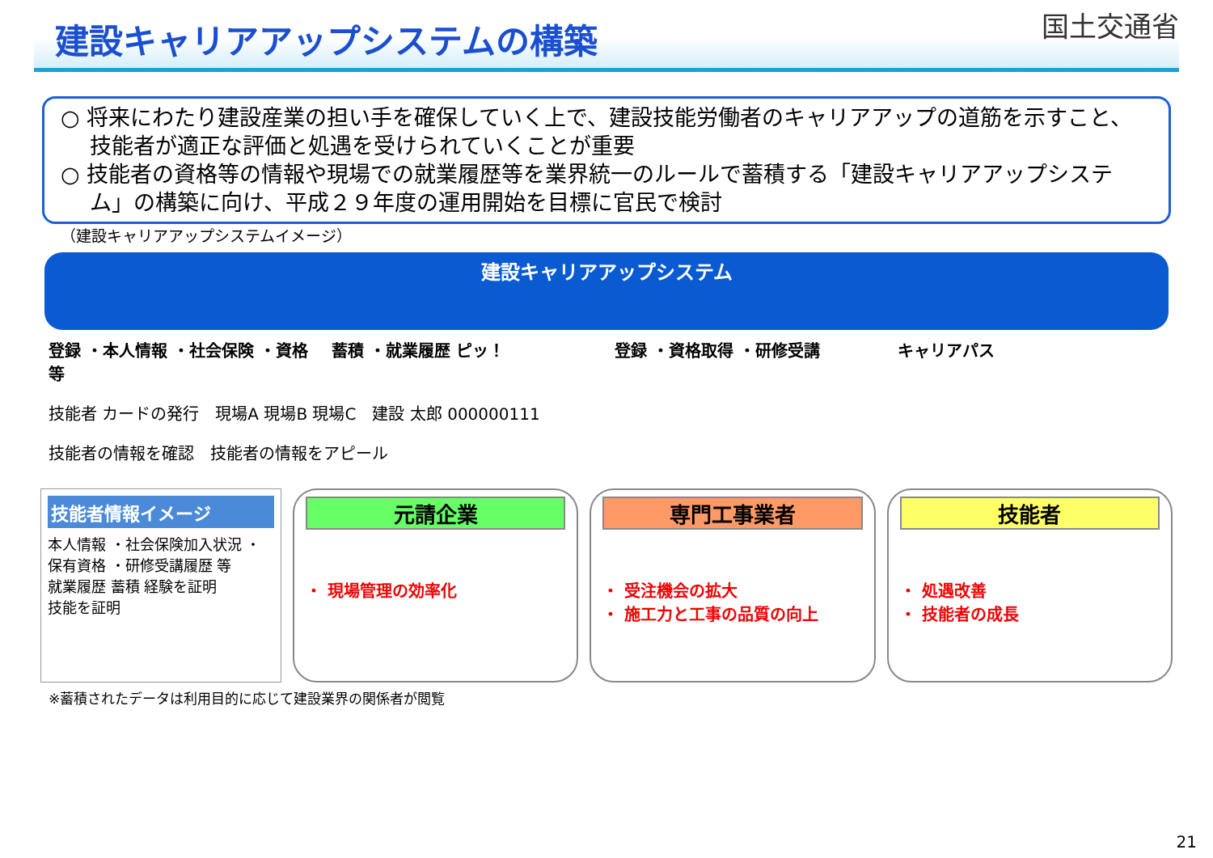建設キャリアアップシステムの構築
国土交通省
○ 将来にわたり建設産業の担い手を確保していく上で、建設技能労働者のキャリアアップの道筋を示すこと、技能者が適正な評価と処遇を受けられていくことが重要
○ 技能者の資格等の情報や現場での就業履歴等を業界統一のルールで蓄積する「建設キャリアアップシステム」の構築に向け、平成２９年度の運用開始を目標に官民で検討
（建設キャリアアップシステムイメージ）
建設キャリアアップシステム
登録 ・本人情報 ・社会保険 ・資格 等
蓄積 ・就業履歴 ピッ！ 登録 ・資格取得 ・研修受講 キャリアパス
技能者 カードの発行 現場A 現場B 現場C 建設 太郎 000000111
技能者の情報を確認 技能者の情報をアピール
技能者情報イメージ
本人情報 ・社会保険加入状況 ・保有資格 ・研修受講履歴 等
就業履歴 蓄積 経験を証明
技能を証明
元請企業
・ 現場管理の効率化
専門工事業者
・ 受注機会の拡大
・ 施工力と工事の品質の向上
技能者
・ 処遇改善
・ 技能者の成長
※蓄積されたデータは利用目的に応じて建設業界の関係者が閲覧
21